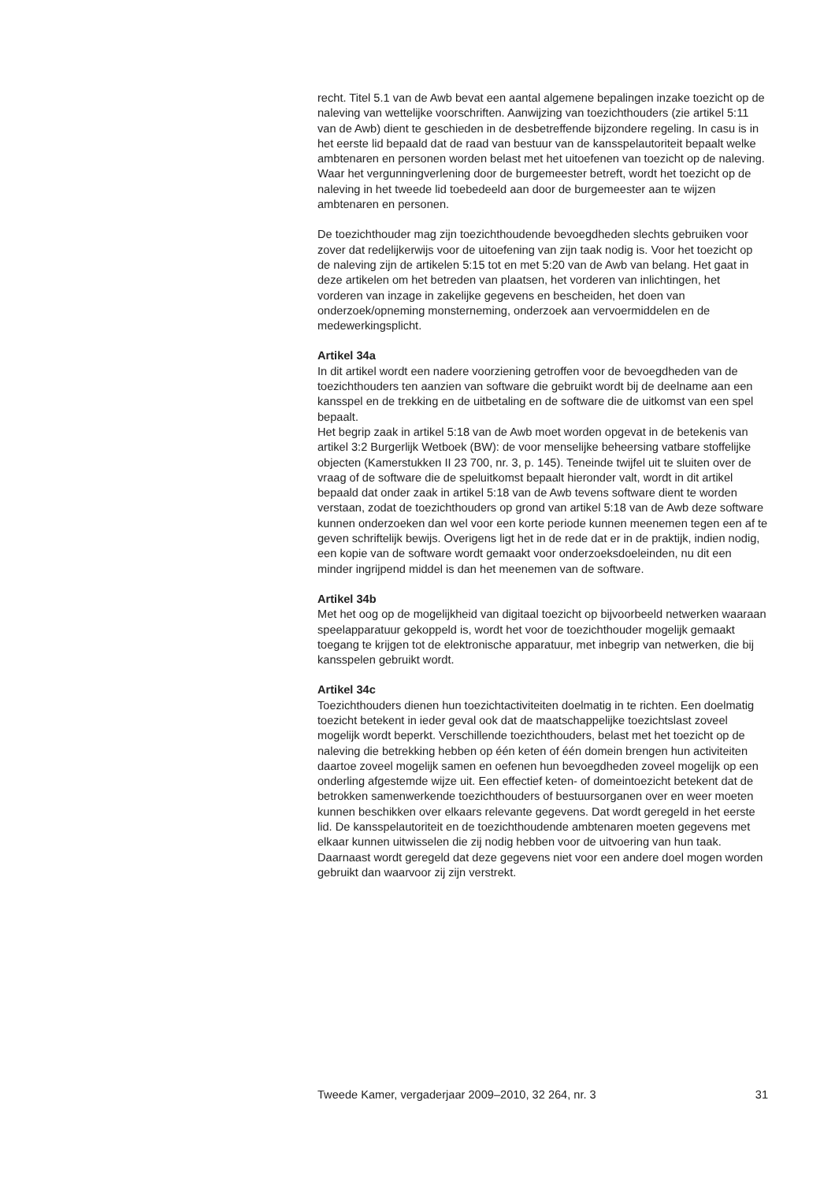recht. Titel 5.1 van de Awb bevat een aantal algemene bepalingen inzake toezicht op de naleving van wettelijke voorschriften. Aanwijzing van toezichthouders (zie artikel 5:11 van de Awb) dient te geschieden in de desbetreffende bijzondere regeling. In casu is in het eerste lid bepaald dat de raad van bestuur van de kansspelautoriteit bepaalt welke ambtenaren en personen worden belast met het uitoefenen van toezicht op de naleving. Waar het vergunningverlening door de burgemeester betreft, wordt het toezicht op de naleving in het tweede lid toebedeeld aan door de burgemeester aan te wijzen ambtenaren en personen.
De toezichthouder mag zijn toezichthoudende bevoegdheden slechts gebruiken voor zover dat redelijkerwijs voor de uitoefening van zijn taak nodig is. Voor het toezicht op de naleving zijn de artikelen 5:15 tot en met 5:20 van de Awb van belang. Het gaat in deze artikelen om het betreden van plaatsen, het vorderen van inlichtingen, het vorderen van inzage in zakelijke gegevens en bescheiden, het doen van onderzoek/opneming monsterneming, onderzoek aan vervoermiddelen en de medewerkingsplicht.
Artikel 34a
In dit artikel wordt een nadere voorziening getroffen voor de bevoegdheden van de toezichthouders ten aanzien van software die gebruikt wordt bij de deelname aan een kansspel en de trekking en de uitbetaling en de software die de uitkomst van een spel bepaalt.
Het begrip zaak in artikel 5:18 van de Awb moet worden opgevat in de betekenis van artikel 3:2 Burgerlijk Wetboek (BW): de voor menselijke beheersing vatbare stoffelijke objecten (Kamerstukken II 23 700, nr. 3, p. 145). Teneinde twijfel uit te sluiten over de vraag of de software die de speluitkomst bepaalt hieronder valt, wordt in dit artikel bepaald dat onder zaak in artikel 5:18 van de Awb tevens software dient te worden verstaan, zodat de toezichthouders op grond van artikel 5:18 van de Awb deze software kunnen onderzoeken dan wel voor een korte periode kunnen meenemen tegen een af te geven schriftelijk bewijs. Overigens ligt het in de rede dat er in de praktijk, indien nodig, een kopie van de software wordt gemaakt voor onderzoeksdoeleinden, nu dit een minder ingrijpend middel is dan het meenemen van de software.
Artikel 34b
Met het oog op de mogelijkheid van digitaal toezicht op bijvoorbeeld netwerken waaraan speelapparatuur gekoppeld is, wordt het voor de toezichthouder mogelijk gemaakt toegang te krijgen tot de elektronische apparatuur, met inbegrip van netwerken, die bij kansspelen gebruikt wordt.
Artikel 34c
Toezichthouders dienen hun toezichtactiviteiten doelmatig in te richten. Een doelmatig toezicht betekent in ieder geval ook dat de maatschappelijke toezichtslast zoveel mogelijk wordt beperkt. Verschillende toezichthouders, belast met het toezicht op de naleving die betrekking hebben op één keten of één domein brengen hun activiteiten daartoe zoveel mogelijk samen en oefenen hun bevoegdheden zoveel mogelijk op een onderling afgestemde wijze uit. Een effectief keten- of domeintoezicht betekent dat de betrokken samenwerkende toezichthouders of bestuursorganen over en weer moeten kunnen beschikken over elkaars relevante gegevens. Dat wordt geregeld in het eerste lid. De kansspelautoriteit en de toezichthoudende ambtenaren moeten gegevens met elkaar kunnen uitwisselen die zij nodig hebben voor de uitvoering van hun taak. Daarnaast wordt geregeld dat deze gegevens niet voor een andere doel mogen worden gebruikt dan waarvoor zij zijn verstrekt.
Tweede Kamer, vergaderjaar 2009–2010, 32 264, nr. 3 31